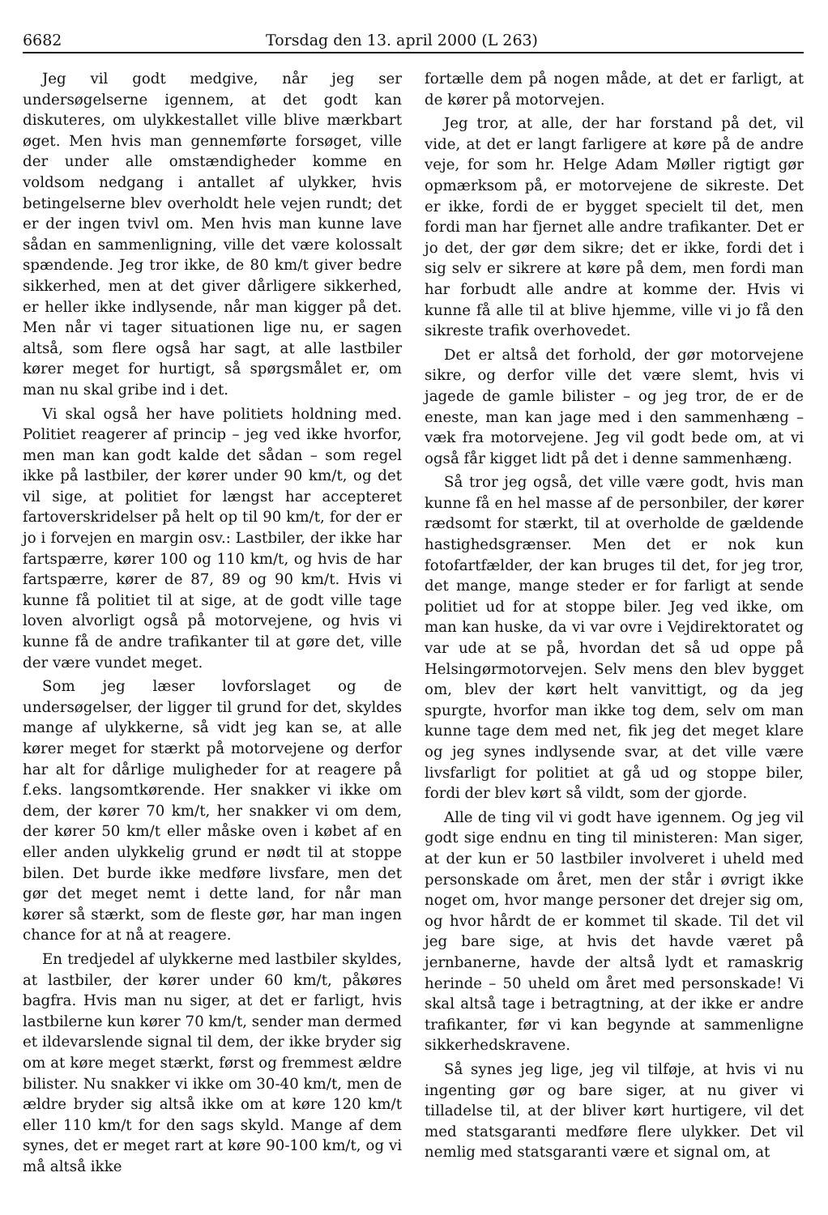6682 Torsdag den 13. april 2000 (L 263)
Jeg vil godt medgive, når jeg ser undersøgelserne igennem, at det godt kan diskuteres, om ulykkestallet ville blive mærkbart øget. Men hvis man gennemførte forsøget, ville der under alle omstændigheder komme en voldsom nedgang i antallet af ulykker, hvis betingelserne blev overholdt hele vejen rundt; det er der ingen tvivl om. Men hvis man kunne lave sådan en sammenligning, ville det være kolossalt spændende. Jeg tror ikke, de 80 km/t giver bedre sikkerhed, men at det giver dårligere sikkerhed, er heller ikke indlysende, når man kigger på det. Men når vi tager situationen lige nu, er sagen altså, som flere også har sagt, at alle lastbiler kører meget for hurtigt, så spørgsmålet er, om man nu skal gribe ind i det.
Vi skal også her have politiets holdning med. Politiet reagerer af princip – jeg ved ikke hvorfor, men man kan godt kalde det sådan – som regel ikke på lastbiler, der kører under 90 km/t, og det vil sige, at politiet for længst har accepteret fartoverskridelser på helt op til 90 km/t, for der er jo i forvejen en margin osv.: Lastbiler, der ikke har fartspærre, kører 100 og 110 km/t, og hvis de har fartspærre, kører de 87, 89 og 90 km/t. Hvis vi kunne få politiet til at sige, at de godt ville tage loven alvorligt også på motorvejene, og hvis vi kunne få de andre trafikanter til at gøre det, ville der være vundet meget.
Som jeg læser lovforslaget og de undersøgelser, der ligger til grund for det, skyldes mange af ulykkerne, så vidt jeg kan se, at alle kører meget for stærkt på motorvejene og derfor har alt for dårlige muligheder for at reagere på f.eks. langsomtkørende. Her snakker vi ikke om dem, der kører 70 km/t, her snakker vi om dem, der kører 50 km/t eller måske oven i købet af en eller anden ulykkelig grund er nødt til at stoppe bilen. Det burde ikke medføre livsfare, men det gør det meget nemt i dette land, for når man kører så stærkt, som de fleste gør, har man ingen chance for at nå at reagere.
En tredjedel af ulykkerne med lastbiler skyldes, at lastbiler, der kører under 60 km/t, påkøres bagfra. Hvis man nu siger, at det er farligt, hvis lastbilerne kun kører 70 km/t, sender man dermed et ildevarslende signal til dem, der ikke bryder sig om at køre meget stærkt, først og fremmest ældre bilister. Nu snakker vi ikke om 30-40 km/t, men de ældre bryder sig altså ikke om at køre 120 km/t eller 110 km/t for den sags skyld. Mange af dem synes, det er meget rart at køre 90-100 km/t, og vi må altså ikke
fortælle dem på nogen måde, at det er farligt, at de kører på motorvejen.
Jeg tror, at alle, der har forstand på det, vil vide, at det er langt farligere at køre på de andre veje, for som hr. Helge Adam Møller rigtigt gør opmærksom på, er motorvejene de sikreste. Det er ikke, fordi de er bygget specielt til det, men fordi man har fjernet alle andre trafikanter. Det er jo det, der gør dem sikre; det er ikke, fordi det i sig selv er sikrere at køre på dem, men fordi man har forbudt alle andre at komme der. Hvis vi kunne få alle til at blive hjemme, ville vi jo få den sikreste trafik overhovedet.
Det er altså det forhold, der gør motorvejene sikre, og derfor ville det være slemt, hvis vi jagede de gamle bilister – og jeg tror, de er de eneste, man kan jage med i den sammenhæng – væk fra motorvejene. Jeg vil godt bede om, at vi også får kigget lidt på det i denne sammenhæng.
Så tror jeg også, det ville være godt, hvis man kunne få en hel masse af de personbiler, der kører rædsomt for stærkt, til at overholde de gældende hastighedsgrænser. Men det er nok kun fotofartfælder, der kan bruges til det, for jeg tror, det mange, mange steder er for farligt at sende politiet ud for at stoppe biler. Jeg ved ikke, om man kan huske, da vi var ovre i Vejdirektoratet og var ude at se på, hvordan det så ud oppe på Helsingørmotorvejen. Selv mens den blev bygget om, blev der kørt helt vanvittigt, og da jeg spurgte, hvorfor man ikke tog dem, selv om man kunne tage dem med net, fik jeg det meget klare og jeg synes indlysende svar, at det ville være livsfarligt for politiet at gå ud og stoppe biler, fordi der blev kørt så vildt, som der gjorde.
Alle de ting vil vi godt have igennem. Og jeg vil godt sige endnu en ting til ministeren: Man siger, at der kun er 50 lastbiler involveret i uheld med personskade om året, men der står i øvrigt ikke noget om, hvor mange personer det drejer sig om, og hvor hårdt de er kommet til skade. Til det vil jeg bare sige, at hvis det havde været på jernbanerne, havde der altså lydt et ramaskrig herinde – 50 uheld om året med personskade! Vi skal altså tage i betragtning, at der ikke er andre trafikanter, før vi kan begynde at sammenligne sikkerhedskravene.
Så synes jeg lige, jeg vil tilføje, at hvis vi nu ingenting gør og bare siger, at nu giver vi tilladelse til, at der bliver kørt hurtigere, vil det med statsgaranti medføre flere ulykker. Det vil nemlig med statsgaranti være et signal om, at